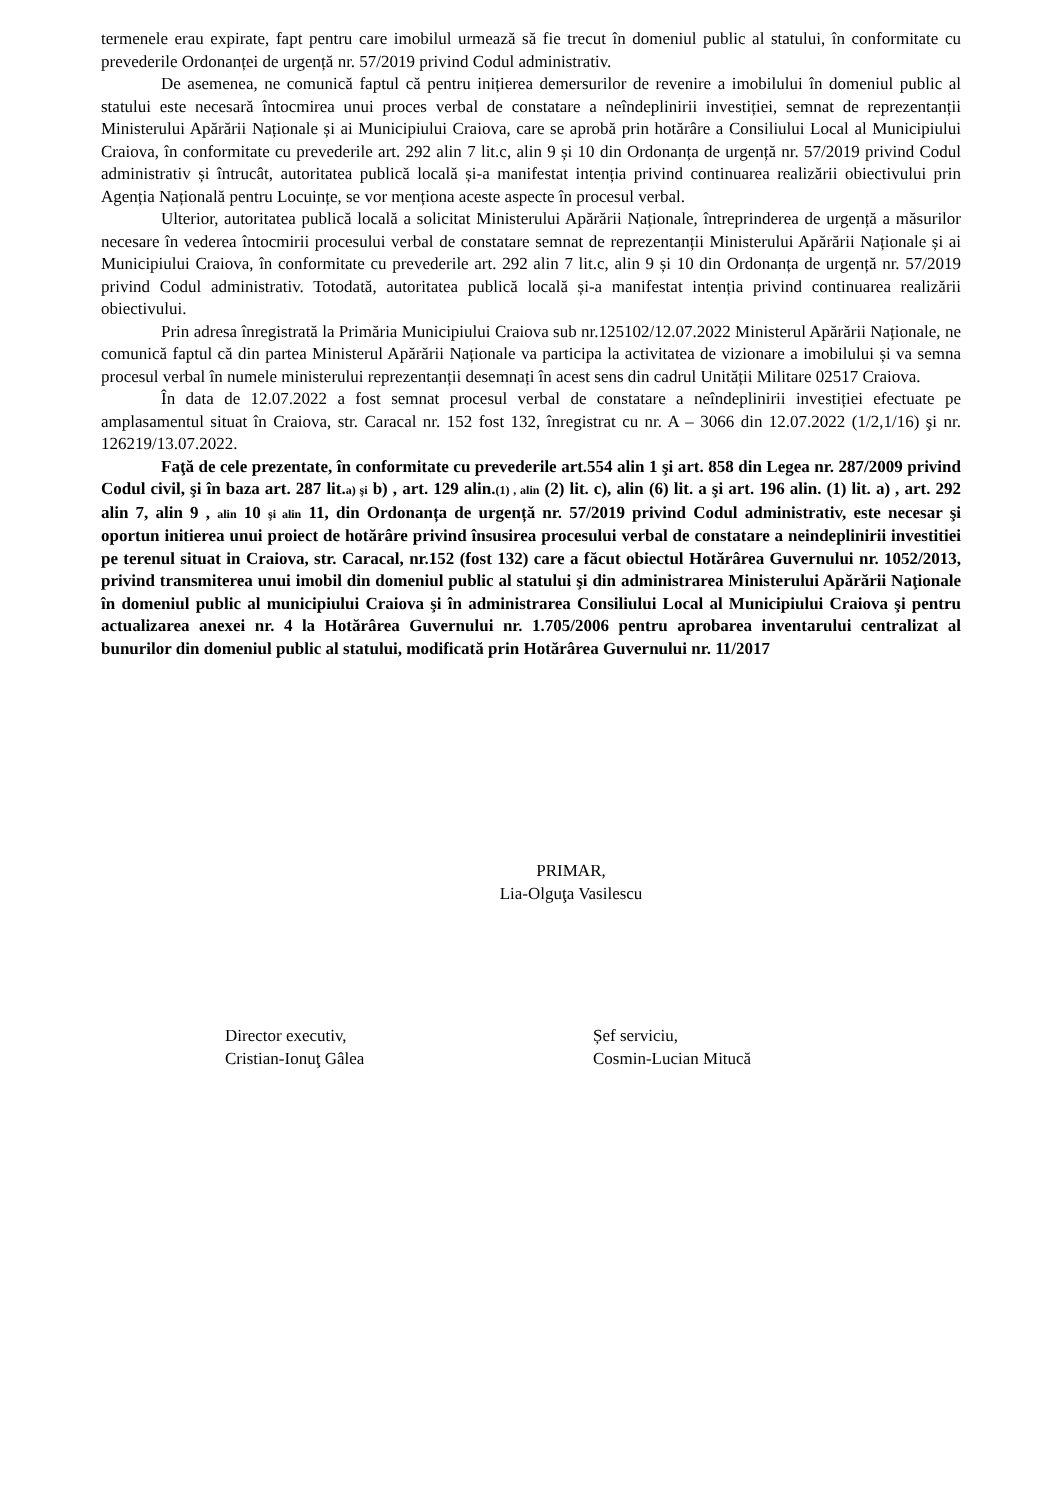termenele erau expirate, fapt pentru care imobilul urmează să fie trecut în domeniul public al statului, în conformitate cu prevederile Ordonanței de urgență nr. 57/2019 privind Codul administrativ.
De asemenea, ne comunică faptul că pentru inițierea demersurilor de revenire a imobilului în domeniul public al statului este necesară întocmirea unui proces verbal de constatare a neîndeplinirii investiției, semnat de reprezentanții Ministerului Apărării Naționale și ai Municipiului Craiova, care se aprobă prin hotărâre a Consiliului Local al Municipiului Craiova, în conformitate cu prevederile art. 292 alin 7 lit.c, alin 9 și 10 din Ordonanța de urgență nr. 57/2019 privind Codul administrativ și întrucât, autoritatea publică locală și-a manifestat intenția privind continuarea realizării obiectivului prin Agenția Națională pentru Locuințe, se vor menționa aceste aspecte în procesul verbal.
Ulterior, autoritatea publică locală a solicitat Ministerului Apărării Naționale, întreprinderea de urgență a măsurilor necesare în vederea întocmirii procesului verbal de constatare semnat de reprezentanții Ministerului Apărării Naționale și ai Municipiului Craiova, în conformitate cu prevederile art. 292 alin 7 lit.c, alin 9 și 10 din Ordonanța de urgență nr. 57/2019 privind Codul administrativ. Totodată, autoritatea publică locală și-a manifestat intenția privind continuarea realizării obiectivului.
Prin adresa înregistrată la Primăria Municipiului Craiova sub nr.125102/12.07.2022 Ministerul Apărării Naționale, ne comunică faptul că din partea Ministerul Apărării Naționale va participa la activitatea de vizionare a imobilului și va semna procesul verbal în numele ministerului reprezentanții desemnați în acest sens din cadrul Unității Militare 02517 Craiova.
În data de 12.07.2022 a fost semnat procesul verbal de constatare a neîndeplinirii investiției efectuate pe amplasamentul situat în Craiova, str. Caracal nr. 152 fost 132, înregistrat cu nr. A – 3066 din 12.07.2022 (1/2,1/16) şi nr. 126219/13.07.2022.
Faţă de cele prezentate, în conformitate cu prevederile art.554 alin 1 şi art. 858 din Legea nr. 287/2009 privind Codul civil, şi în baza art. 287 lit.a) şi b) , art. 129 alin.(1) , alin (2) lit. c), alin (6) lit. a şi art. 196 alin. (1) lit. a) , art. 292 alin 7, alin 9 , alin 10 şi alin 11, din Ordonanța de urgență nr. 57/2019 privind Codul administrativ, este necesar şi oportun initierea unui proiect de hotărâre privind însusirea procesului verbal de constatare a neindeplinirii investitiei pe terenul situat in Craiova, str. Caracal, nr.152 (fost 132) care a făcut obiectul Hotărârea Guvernului nr. 1052/2013, privind transmiterea unui imobil din domeniul public al statului şi din administrarea Ministerului Apărării Naţionale în domeniul public al municipiului Craiova şi în administrarea Consiliului Local al Municipiului Craiova şi pentru actualizarea anexei nr. 4 la Hotărârea Guvernului nr. 1.705/2006 pentru aprobarea inventarului centralizat al bunurilor din domeniul public al statului, modificată prin Hotărârea Guvernului nr. 11/2017
PRIMAR,
Lia-Olguţa Vasilescu
Director executiv,
Cristian-Ionuţ Gâlea
Șef serviciu,
Cosmin-Lucian Mitucă